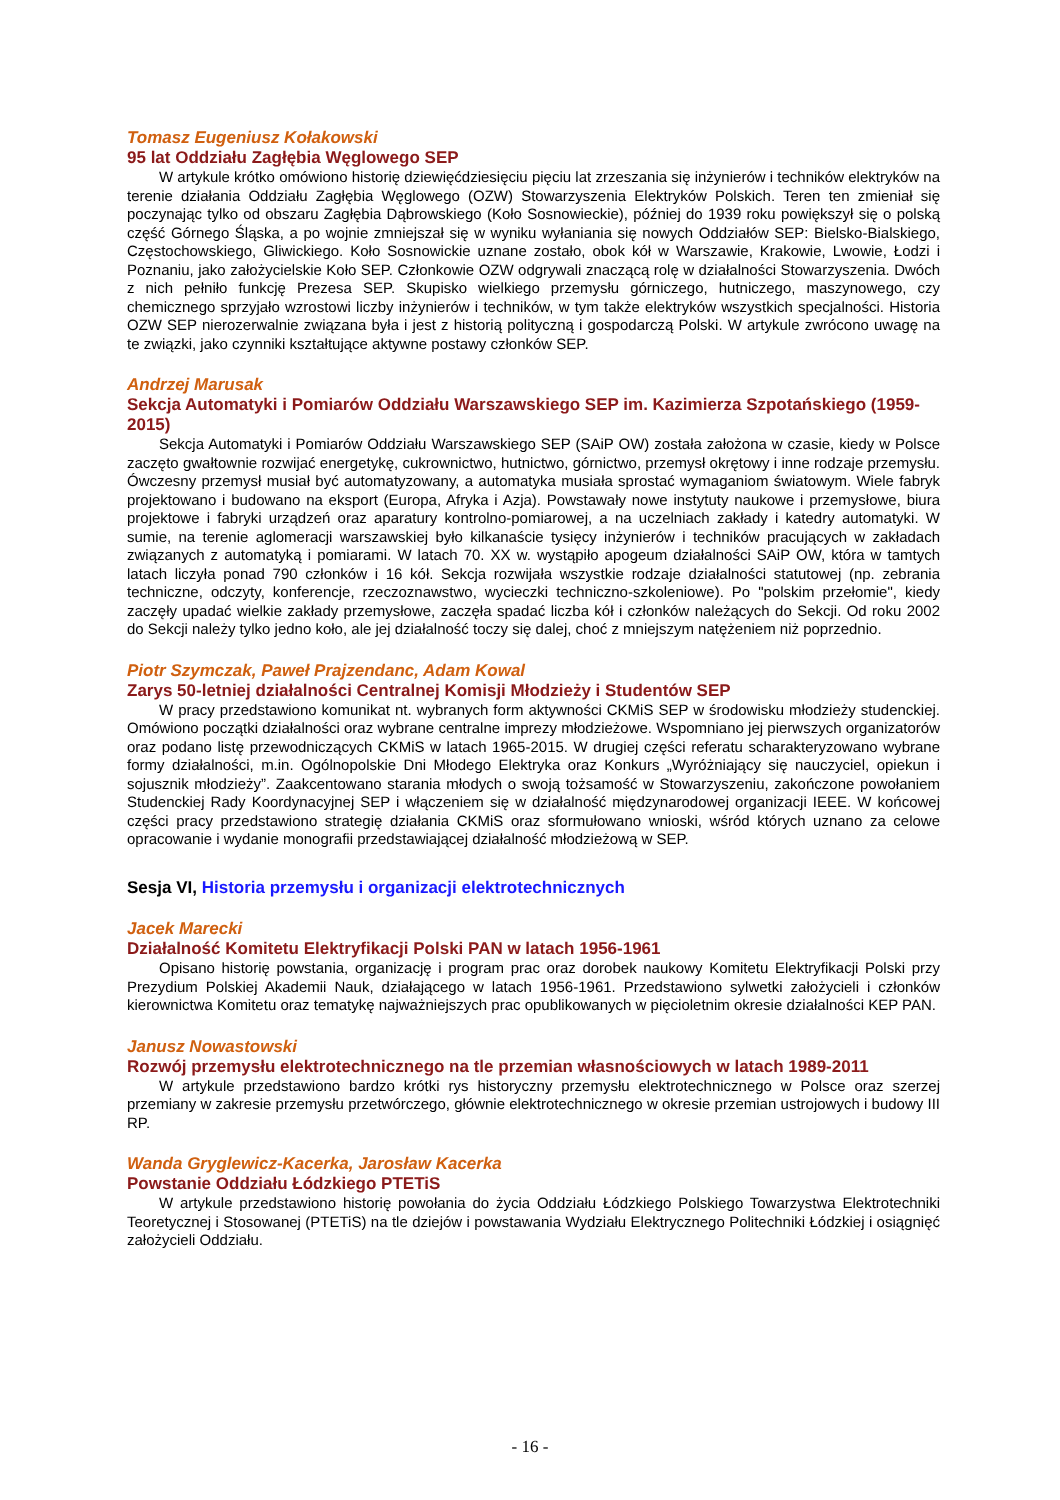Tomasz Eugeniusz Kołakowski
95 lat Oddziału Zagłębia Węglowego SEP
W artykule krótko omówiono historię dziewięćdziesięciu pięciu lat zrzeszania się inżynierów i techników elektryków na terenie działania Oddziału Zagłębia Węglowego (OZW) Stowarzyszenia Elektryków Polskich. Teren ten zmieniał się poczynając tylko od obszaru Zagłębia Dąbrowskiego (Koło Sosnowieckie), później do 1939 roku powiększył się o polską część Górnego Śląska, a po wojnie zmniejszał się w wyniku wyłaniania się nowych Oddziałów SEP: Bielsko-Bialskiego, Częstochowskiego, Gliwickiego. Koło Sosnowickie uznane zostało, obok kół w Warszawie, Krakowie, Lwowie, Łodzi i Poznaniu, jako założycielskie Koło SEP. Członkowie OZW odgrywali znaczącą rolę w działalności Stowarzyszenia. Dwóch z nich pełniło funkcję Prezesa SEP. Skupisko wielkiego przemysłu górniczego, hutniczego, maszynowego, czy chemicznego sprzyjało wzrostowi liczby inżynierów i techników, w tym także elektryków wszystkich specjalności. Historia OZW SEP nierozerwalnie związana była i jest z historią polityczną i gospodarczą Polski. W artykule zwrócono uwagę na te związki, jako czynniki kształtujące aktywne postawy członków SEP.
Andrzej Marusak
Sekcja Automatyki i Pomiarów Oddziału Warszawskiego SEP im. Kazimierza Szpotańskiego (1959-2015)
Sekcja Automatyki i Pomiarów Oddziału Warszawskiego SEP (SAiP OW) została założona w czasie, kiedy w Polsce zaczęto gwałtownie rozwijać energetykę, cukrownictwo, hutnictwo, górnictwo, przemysł okrętowy i inne rodzaje przemysłu. Ówczesny przemysł musiał być automatyzowany, a automatyka musiała sprostać wymaganiom światowym. Wiele fabryk projektowano i budowano na eksport (Europa, Afryka i Azja). Powstawały nowe instytuty naukowe i przemysłowe, biura projektowe i fabryki urządzeń oraz aparatury kontrolno-pomiarowej, a na uczelniach zakłady i katedry automatyki. W sumie, na terenie aglomeracji warszawskiej było kilkanaście tysięcy inżynierów i techników pracujących w zakładach związanych z automatyką i pomiarami. W latach 70. XX w. wystąpiło apogeum działalności SAiP OW, która w tamtych latach liczyła ponad 790 członków i 16 kół. Sekcja rozwijała wszystkie rodzaje działalności statutowej (np. zebrania techniczne, odczyty, konferencje, rzeczoznawstwo, wycieczki techniczno-szkoleniowe). Po "polskim przełomie", kiedy zaczęły upadać wielkie zakłady przemysłowe, zaczęła spadać liczba kół i członków należących do Sekcji. Od roku 2002 do Sekcji należy tylko jedno koło, ale jej działalność toczy się dalej, choć z mniejszym natężeniem niż poprzednio.
Piotr Szymczak, Paweł Prajzendanc, Adam Kowal
Zarys 50-letniej działalności Centralnej Komisji Młodzieży i Studentów SEP
W pracy przedstawiono komunikat nt. wybranych form aktywności CKMiS SEP w środowisku młodzieży studenckiej. Omówiono początki działalności oraz wybrane centralne imprezy młodzieżowe. Wspomniano jej pierwszych organizatorów oraz podano listę przewodniczących CKMiS w latach 1965-2015. W drugiej części referatu scharakteryzowano wybrane formy działalności, m.in. Ogólnopolskie Dni Młodego Elektryka oraz Konkurs „Wyróżniający się nauczyciel, opiekun i sojusznik młodzieży”. Zaakcentowano starania młodych o swoją tożsamość w Stowarzyszeniu, zakończone powołaniem Studenckiej Rady Koordynacyjnej SEP i włączeniem się w działalność międzynarodowej organizacji IEEE. W końcowej części pracy przedstawiono strategię działania CKMiS oraz sformułowano wnioski, wśród których uznano za celowe opracowanie i wydanie monografii przedstawiającej działalność młodzieżową w SEP.
Sesja VI, Historia przemysłu i organizacji elektrotechnicznych
Jacek Marecki
Działalność Komitetu Elektryfikacji Polski PAN w latach 1956-1961
Opisano historię powstania, organizację i program prac oraz dorobek naukowy Komitetu Elektryfikacji Polski przy Prezydium Polskiej Akademii Nauk, działającego w latach 1956-1961. Przedstawiono sylwetki założycieli i członków kierownictwa Komitetu oraz tematykę najważniejszych prac opublikowanych w pięcioletnim okresie działalności KEP PAN.
Janusz Nowastowski
Rozwój przemysłu elektrotechnicznego na tle przemian własnościowych w latach 1989-2011
W artykule przedstawiono bardzo krótki rys historyczny przemysłu elektrotechnicznego w Polsce oraz szerzej przemiany w zakresie przemysłu przetwórczego, głównie elektrotechnicznego w okresie przemian ustrojowych i budowy III RP.
Wanda Gryglewicz-Kacerka, Jarosław Kacerka
Powstanie Oddziału Łódzkiego PTETiS
W artykule przedstawiono historię powołania do życia Oddziału Łódzkiego Polskiego Towarzystwa Elektrotechniki Teoretycznej i Stosowanej (PTETiS) na tle dziejów i powstawania Wydziału Elektrycznego Politechniki Łódzkiej i osiągnięć założycieli Oddziału.
- 16 -